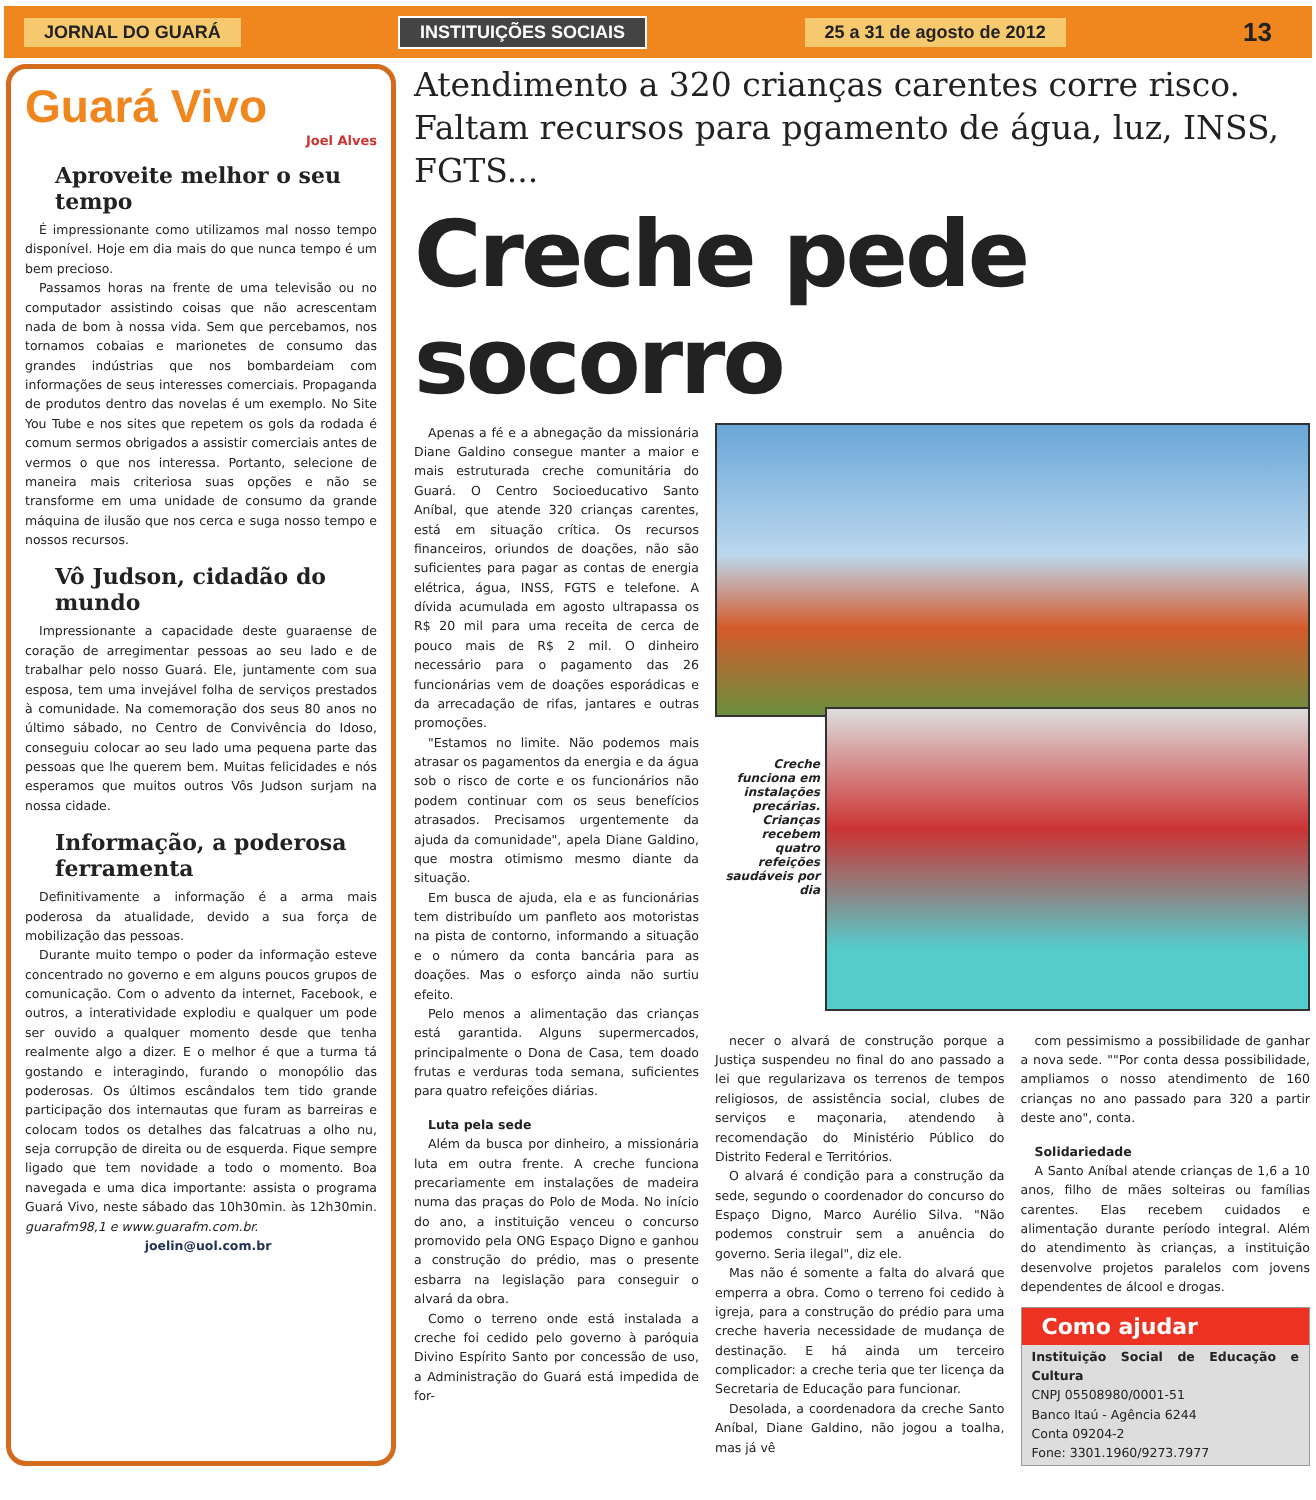JORNAL DO GUARÁ INSTITUIÇÕES SOCIAIS 25 a 31 de agosto de 2012
13
Guará Vivo
Joel Alves
Aproveite melhor o seu tempo
É impressionante como utilizamos mal nosso tempo disponível. Hoje em dia mais do que nunca tempo é um bem precioso.
Passamos horas na frente de uma televisão ou no computador assistindo coisas que não acrescentam nada de bom à nossa vida. Sem que percebamos, nos tornamos cobaias e marionetes de consumo das grandes indústrias que nos bombardeiam com informações de seus interesses comerciais. Propaganda de produtos dentro das novelas é um exemplo. No Site You Tube e nos sites que repetem os gols da rodada é comum sermos obrigados a assistir comerciais antes de vermos o que nos interessa. Portanto, selecione de maneira mais criteriosa suas opções e não se transforme em uma unidade de consumo da grande máquina de ilusão que nos cerca e suga nosso tempo e nossos recursos.
Vô Judson, cidadão do mundo
Impressionante a capacidade deste guaraense de coração de arregimentar pessoas ao seu lado e de trabalhar pelo nosso Guará. Ele, juntamente com sua esposa, tem uma invejável folha de serviços prestados à comunidade. Na comemoração dos seus 80 anos no último sábado, no Centro de Convivência do Idoso, conseguiu colocar ao seu lado uma pequena parte das pessoas que lhe querem bem. Muitas felicidades e nós esperamos que muitos outros Vôs Judson surjam na nossa cidade.
Informação, a poderosa ferramenta
Definitivamente a informação é a arma mais poderosa da atualidade, devido a sua força de mobilização das pessoas.
Durante muito tempo o poder da informação esteve concentrado no governo e em alguns poucos grupos de comunicação. Com o advento da internet, Facebook, e outros, a interatividade explodiu e qualquer um pode ser ouvido a qualquer momento desde que tenha realmente algo a dizer. E o melhor é que a turma tá gostando e interagindo, furando o monopólio das poderosas. Os últimos escândalos tem tido grande participação dos internautas que furam as barreiras e colocam todos os detalhes das falcatruas a olho nu, seja corrupção de direita ou de esquerda. Fique sempre ligado que tem novidade a todo o momento. Boa navegada e uma dica importante: assista o programa Guará Vivo, neste sábado das 10h30min. às 12h30min. guarafm98,1 e www.guarafm.com.br.
joelin@uol.com.br
Atendimento a 320 crianças carentes corre risco.
Faltam recursos para pgamento de água, luz, INSS, FGTS...
Creche pede socorro
Apenas a fé e a abnegação da missionária Diane Galdino consegue manter a maior e mais estruturada creche comunitária do Guará. O Centro Socioeducativo Santo Aníbal, que atende 320 crianças carentes, está em situação crítica. Os recursos financeiros, oriundos de doações, não são suficientes para pagar as contas de energia elétrica, água, INSS, FGTS e telefone. A dívida acumulada em agosto ultrapassa os R$ 20 mil para uma receita de cerca de pouco mais de R$ 2 mil. O dinheiro necessário para o pagamento das 26 funcionárias vem de doações esporádicas e da arrecadação de rifas, jantares e outras promoções.
"Estamos no limite. Não podemos mais atrasar os pagamentos da energia e da água sob o risco de corte e os funcionários não podem continuar com os seus benefícios atrasados. Precisamos urgentemente da ajuda da comunidade", apela Diane Galdino, que mostra otimismo mesmo diante da situação.
Em busca de ajuda, ela e as funcionárias tem distribuído um panfleto aos motoristas na pista de contorno, informando a situação e o número da conta bancária para as doações. Mas o esforço ainda não surtiu efeito.
Pelo menos a alimentação das crianças está garantida. Alguns supermercados, principalmente o Dona de Casa, tem doado frutas e verduras toda semana, suficientes para quatro refeições diárias.
Luta pela sede
Além da busca por dinheiro, a missionária luta em outra frente. A creche funciona precariamente em instalações de madeira numa das praças do Polo de Moda. No início do ano, a instituição venceu o concurso promovido pela ONG Espaço Digno e ganhou a construção do prédio, mas o presente esbarra na legislação para conseguir o alvará da obra.
Como o terreno onde está instalada a creche foi cedido pelo governo à paróquia Divino Espírito Santo por concessão de uso, a Administração do Guará está impedida de for-
Creche funciona em instalações precárias. Crianças recebem quatro refeições saudáveis por dia
necer o alvará de construção porque a Justiça suspendeu no final do ano passado a lei que regularizava os terrenos de tempos religiosos, de assistência social, clubes de serviços e maçonaria, atendendo à recomendação do Ministério Público do Distrito Federal e Territórios.
O alvará é condição para a construção da sede, segundo o coordenador do concurso do Espaço Digno, Marco Aurélio Silva. "Não podemos construir sem a anuência do governo. Seria ilegal", diz ele.
Mas não é somente a falta do alvará que emperra a obra. Como o terreno foi cedido à igreja, para a construção do prédio para uma creche haveria necessidade de mudança de destinação. E há ainda um terceiro complicador: a creche teria que ter licença da Secretaria de Educação para funcionar.
Desolada, a coordenadora da creche Santo Aníbal, Diane Galdino, não jogou a toalha, mas já vê
com pessimismo a possibilidade de ganhar a nova sede. ""Por conta dessa possibilidade, ampliamos o nosso atendimento de 160 crianças no ano passado para 320 a partir deste ano", conta.
Solidariedade
A Santo Aníbal atende crianças de 1,6 a 10 anos, filho de mães solteiras ou famílias carentes. Elas recebem cuidados e alimentação durante período integral. Além do atendimento às crianças, a instituição desenvolve projetos paralelos com jovens dependentes de álcool e drogas.
Como ajudar
Instituição Social de Educação e Cultura
CNPJ 05508980/0001-51
Banco Itaú - Agência 6244
Conta 09204-2
Fone: 3301.1960/9273.7977